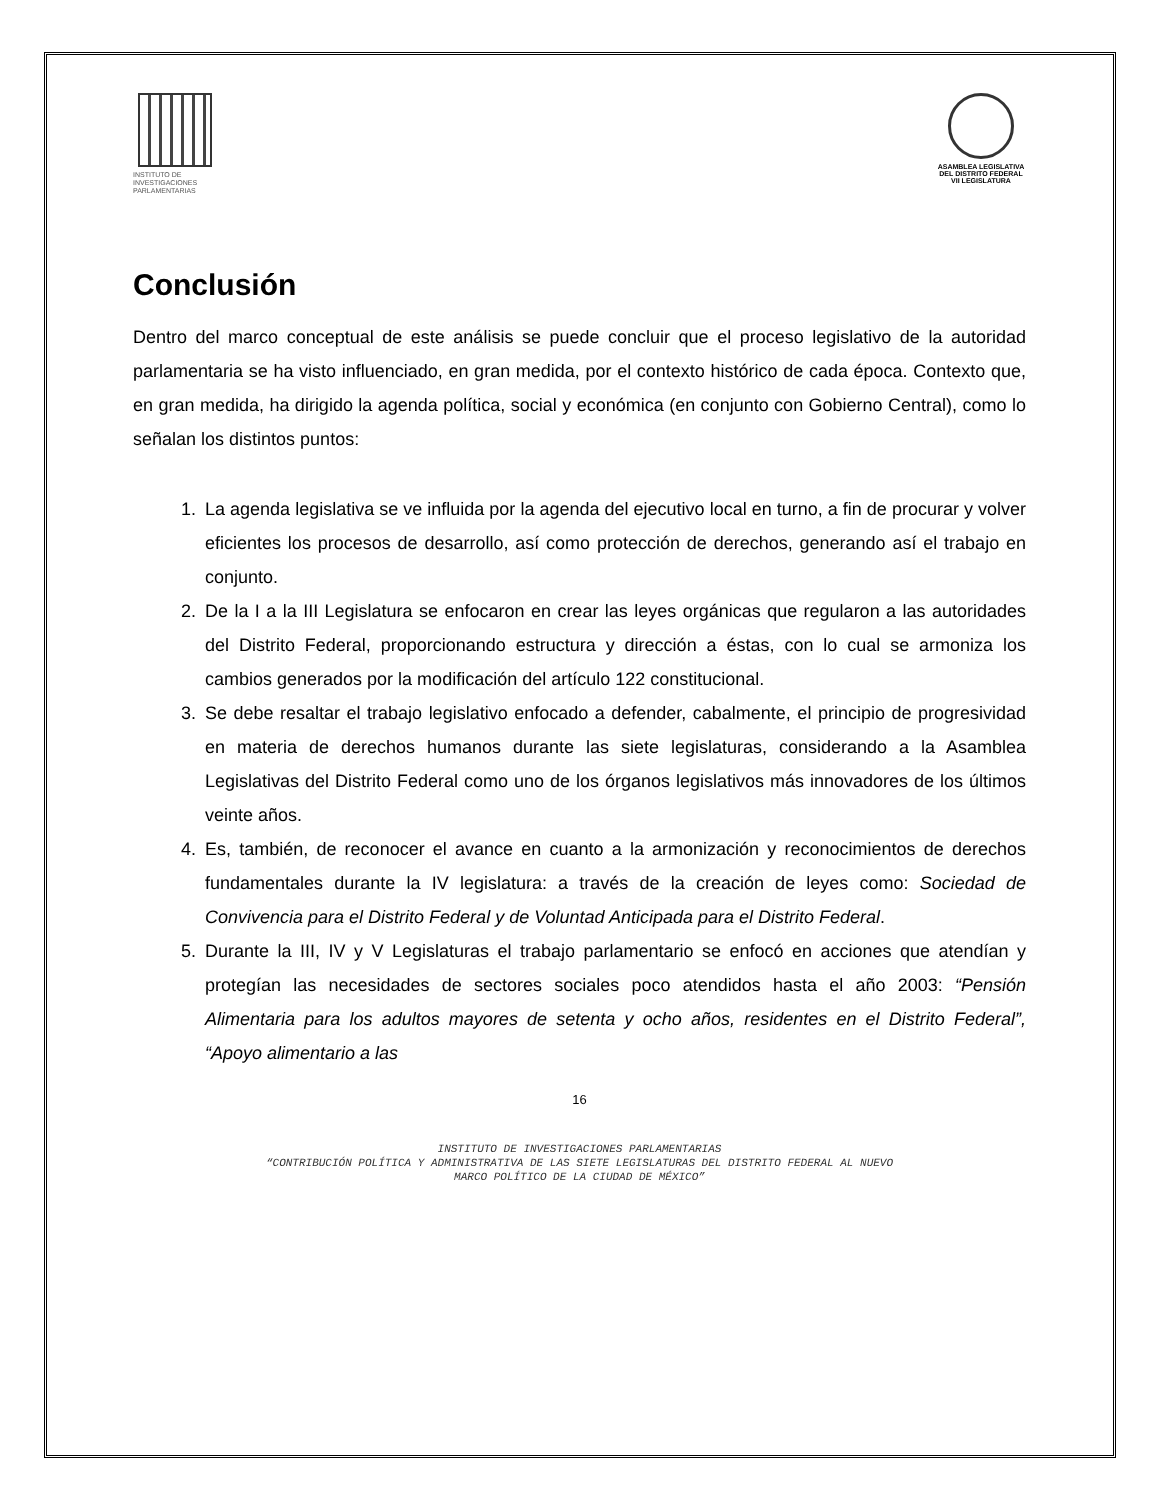INSTITUTO DE
INVESTIGACIONES
PARLAMENTARIAS
ASAMBLEA LEGISLATIVA DEL DISTRITO FEDERAL
VII LEGISLATURA
Conclusión
Dentro del marco conceptual de este análisis se puede concluir que el proceso legislativo de la autoridad parlamentaria se ha visto influenciado, en gran medida, por el contexto histórico de cada época. Contexto que, en gran medida, ha dirigido la agenda política, social y económica (en conjunto con Gobierno Central), como lo señalan los distintos puntos:
1. La agenda legislativa se ve influida por la agenda del ejecutivo local en turno, a fin de procurar y volver eficientes los procesos de desarrollo, así como protección de derechos, generando así el trabajo en conjunto.
2. De la I a la III Legislatura se enfocaron en crear las leyes orgánicas que regularon a las autoridades del Distrito Federal, proporcionando estructura y dirección a éstas, con lo cual se armoniza los cambios generados por la modificación del artículo 122 constitucional.
3. Se debe resaltar el trabajo legislativo enfocado a defender, cabalmente, el principio de progresividad en materia de derechos humanos durante las siete legislaturas, considerando a la Asamblea Legislativas del Distrito Federal como uno de los órganos legislativos más innovadores de los últimos veinte años.
4. Es, también, de reconocer el avance en cuanto a la armonización y reconocimientos de derechos fundamentales durante la IV legislatura: a través de la creación de leyes como: Sociedad de Convivencia para el Distrito Federal y de Voluntad Anticipada para el Distrito Federal.
5. Durante la III, IV y V Legislaturas el trabajo parlamentario se enfocó en acciones que atendían y protegían las necesidades de sectores sociales poco atendidos hasta el año 2003: “Pensión Alimentaria para los adultos mayores de setenta y ocho años, residentes en el Distrito Federal”, “Apoyo alimentario a las
16
INSTITUTO DE INVESTIGACIONES PARLAMENTARIAS
“CONTRIBUCIÓN POLÍTICA Y ADMINISTRATIVA DE LAS SIETE LEGISLATURAS DEL DISTRITO FEDERAL AL NUEVO
MARCO POLÍTICO DE LA CIUDAD DE MÉXICO”